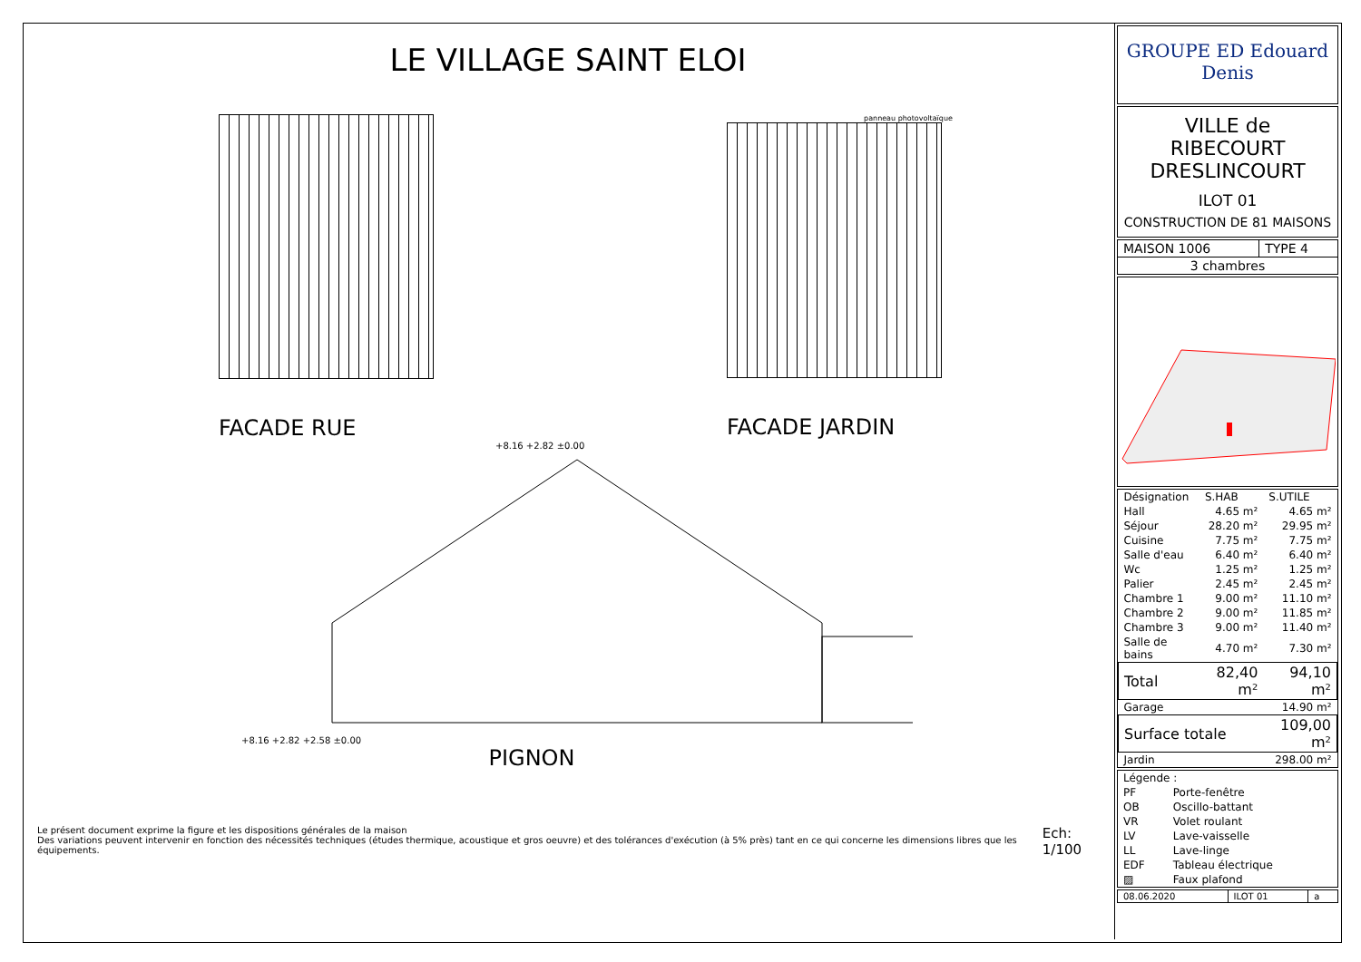LE VILLAGE SAINT ELOI
FACADE RUE
panneau photovoltaïque
FACADE JARDIN
+8.16 +2.82 ±0.00
+8.16 +2.82 +2.58 ±0.00
PIGNON
Le présent document exprime la figure et les dispositions générales de la maison
Des variations peuvent intervenir en fonction des nécessités techniques (études thermique, acoustique et gros oeuvre) et des tolérances d'exécution (à 5% près) tant en ce qui concerne les dimensions libres que les équipements.
Ech: 1/100
GROUPE ED Edouard Denis
VILLE de
RIBECOURT
DRESLINCOURT
ILOT 01
CONSTRUCTION DE 81 MAISONS
| MAISON 1006 | TYPE 4 |
| 3 chambres | |
| Désignation | S.HAB | S.UTILE |
| --- | --- | --- |
| Hall | 4.65 m² | 4.65 m² |
| Séjour | 28.20 m² | 29.95 m² |
| Cuisine | 7.75 m² | 7.75 m² |
| Salle d'eau | 6.40 m² | 6.40 m² |
| Wc | 1.25 m² | 1.25 m² |
| Palier | 2.45 m² | 2.45 m² |
| Chambre 1 | 9.00 m² | 11.10 m² |
| Chambre 2 | 9.00 m² | 11.85 m² |
| Chambre 3 | 9.00 m² | 11.40 m² |
| Salle de bains | 4.70 m² | 7.30 m² |
| Total | 82,40 m² | 94,10 m² |
| Garage | | 14.90 m² |
| Surface totale | | 109,00 m² |
| Jardin | | 298.00 m² |
| Légende : | |
| PF | Porte-fenêtre |
| OB | Oscillo-battant |
| VR | Volet roulant |
| LV | Lave-vaisselle |
| LL | Lave-linge |
| EDF | Tableau électrique |
| ▨ | Faux plafond |
| 08.06.2020 | ILOT 01 | a |